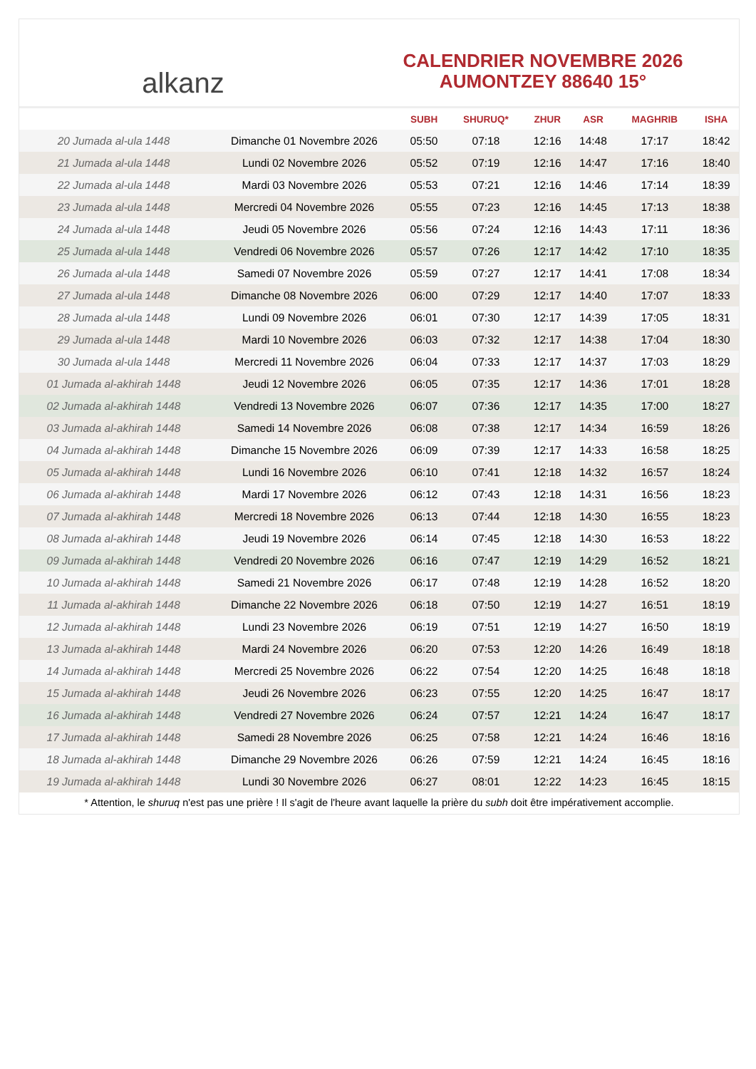alkanz
CALENDRIER NOVEMBRE 2026
AUMONTZEY 88640 15°
| | | SUBH | SHURUQ* | ZHUR | ASR | MAGHRIB | ISHA |
| --- | --- | --- | --- | --- | --- | --- | --- |
| 20 Jumada al-ula 1448 | Dimanche 01 Novembre 2026 | 05:50 | 07:18 | 12:16 | 14:48 | 17:17 | 18:42 |
| 21 Jumada al-ula 1448 | Lundi 02 Novembre 2026 | 05:52 | 07:19 | 12:16 | 14:47 | 17:16 | 18:40 |
| 22 Jumada al-ula 1448 | Mardi 03 Novembre 2026 | 05:53 | 07:21 | 12:16 | 14:46 | 17:14 | 18:39 |
| 23 Jumada al-ula 1448 | Mercredi 04 Novembre 2026 | 05:55 | 07:23 | 12:16 | 14:45 | 17:13 | 18:38 |
| 24 Jumada al-ula 1448 | Jeudi 05 Novembre 2026 | 05:56 | 07:24 | 12:16 | 14:43 | 17:11 | 18:36 |
| 25 Jumada al-ula 1448 | Vendredi 06 Novembre 2026 | 05:57 | 07:26 | 12:17 | 14:42 | 17:10 | 18:35 |
| 26 Jumada al-ula 1448 | Samedi 07 Novembre 2026 | 05:59 | 07:27 | 12:17 | 14:41 | 17:08 | 18:34 |
| 27 Jumada al-ula 1448 | Dimanche 08 Novembre 2026 | 06:00 | 07:29 | 12:17 | 14:40 | 17:07 | 18:33 |
| 28 Jumada al-ula 1448 | Lundi 09 Novembre 2026 | 06:01 | 07:30 | 12:17 | 14:39 | 17:05 | 18:31 |
| 29 Jumada al-ula 1448 | Mardi 10 Novembre 2026 | 06:03 | 07:32 | 12:17 | 14:38 | 17:04 | 18:30 |
| 30 Jumada al-ula 1448 | Mercredi 11 Novembre 2026 | 06:04 | 07:33 | 12:17 | 14:37 | 17:03 | 18:29 |
| 01 Jumada al-akhirah 1448 | Jeudi 12 Novembre 2026 | 06:05 | 07:35 | 12:17 | 14:36 | 17:01 | 18:28 |
| 02 Jumada al-akhirah 1448 | Vendredi 13 Novembre 2026 | 06:07 | 07:36 | 12:17 | 14:35 | 17:00 | 18:27 |
| 03 Jumada al-akhirah 1448 | Samedi 14 Novembre 2026 | 06:08 | 07:38 | 12:17 | 14:34 | 16:59 | 18:26 |
| 04 Jumada al-akhirah 1448 | Dimanche 15 Novembre 2026 | 06:09 | 07:39 | 12:17 | 14:33 | 16:58 | 18:25 |
| 05 Jumada al-akhirah 1448 | Lundi 16 Novembre 2026 | 06:10 | 07:41 | 12:18 | 14:32 | 16:57 | 18:24 |
| 06 Jumada al-akhirah 1448 | Mardi 17 Novembre 2026 | 06:12 | 07:43 | 12:18 | 14:31 | 16:56 | 18:23 |
| 07 Jumada al-akhirah 1448 | Mercredi 18 Novembre 2026 | 06:13 | 07:44 | 12:18 | 14:30 | 16:55 | 18:23 |
| 08 Jumada al-akhirah 1448 | Jeudi 19 Novembre 2026 | 06:14 | 07:45 | 12:18 | 14:30 | 16:53 | 18:22 |
| 09 Jumada al-akhirah 1448 | Vendredi 20 Novembre 2026 | 06:16 | 07:47 | 12:19 | 14:29 | 16:52 | 18:21 |
| 10 Jumada al-akhirah 1448 | Samedi 21 Novembre 2026 | 06:17 | 07:48 | 12:19 | 14:28 | 16:52 | 18:20 |
| 11 Jumada al-akhirah 1448 | Dimanche 22 Novembre 2026 | 06:18 | 07:50 | 12:19 | 14:27 | 16:51 | 18:19 |
| 12 Jumada al-akhirah 1448 | Lundi 23 Novembre 2026 | 06:19 | 07:51 | 12:19 | 14:27 | 16:50 | 18:19 |
| 13 Jumada al-akhirah 1448 | Mardi 24 Novembre 2026 | 06:20 | 07:53 | 12:20 | 14:26 | 16:49 | 18:18 |
| 14 Jumada al-akhirah 1448 | Mercredi 25 Novembre 2026 | 06:22 | 07:54 | 12:20 | 14:25 | 16:48 | 18:18 |
| 15 Jumada al-akhirah 1448 | Jeudi 26 Novembre 2026 | 06:23 | 07:55 | 12:20 | 14:25 | 16:47 | 18:17 |
| 16 Jumada al-akhirah 1448 | Vendredi 27 Novembre 2026 | 06:24 | 07:57 | 12:21 | 14:24 | 16:47 | 18:17 |
| 17 Jumada al-akhirah 1448 | Samedi 28 Novembre 2026 | 06:25 | 07:58 | 12:21 | 14:24 | 16:46 | 18:16 |
| 18 Jumada al-akhirah 1448 | Dimanche 29 Novembre 2026 | 06:26 | 07:59 | 12:21 | 14:24 | 16:45 | 18:16 |
| 19 Jumada al-akhirah 1448 | Lundi 30 Novembre 2026 | 06:27 | 08:01 | 12:22 | 14:23 | 16:45 | 18:15 |
* Attention, le shuruq n'est pas une prière ! Il s'agit de l'heure avant laquelle la prière du subh doit être impérativement accomplie.